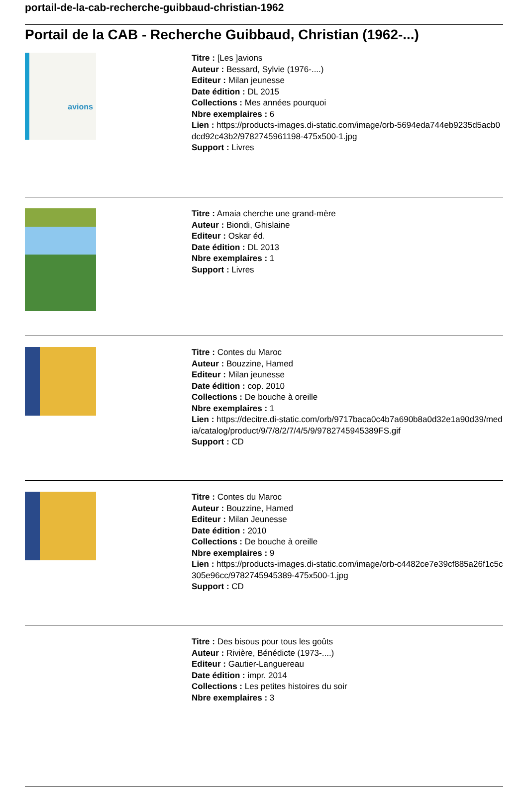portail-de-la-cab-recherche-guibbaud-christian-1962
Portail de la CAB - Recherche Guibbaud, Christian (1962-...)
avions
Titre : [Les ]avions
Auteur : Bessard, Sylvie (1976-....)
Editeur : Milan jeunesse
Date édition : DL 2015
Collections : Mes années pourquoi
Nbre exemplaires : 6
Lien : https://products-images.di-static.com/image/orb-5694eda744eb9235d5acb0dcd92c43b2/9782745961198-475x500-1.jpg
Support : Livres
Titre : Amaia cherche une grand-mère
Auteur : Biondi, Ghislaine
Editeur : Oskar éd.
Date édition : DL 2013
Nbre exemplaires : 1
Support : Livres
Titre : Contes du Maroc
Auteur : Bouzzine, Hamed
Editeur : Milan jeunesse
Date édition : cop. 2010
Collections : De bouche à oreille
Nbre exemplaires : 1
Lien : https://decitre.di-static.com/orb/9717baca0c4b7a690b8a0d32e1a90d39/media/catalog/product/9/7/8/2/7/4/5/9/9782745945389FS.gif
Support : CD
Titre : Contes du Maroc
Auteur : Bouzzine, Hamed
Editeur : Milan Jeunesse
Date édition : 2010
Collections : De bouche à oreille
Nbre exemplaires : 9
Lien : https://products-images.di-static.com/image/orb-c4482ce7e39cf885a26f1c5c305e96cc/9782745945389-475x500-1.jpg
Support : CD
Titre : Des bisous pour tous les goûts
Auteur : Rivière, Bénédicte (1973-....)
Editeur : Gautier-Languereau
Date édition : impr. 2014
Collections : Les petites histoires du soir
Nbre exemplaires : 3